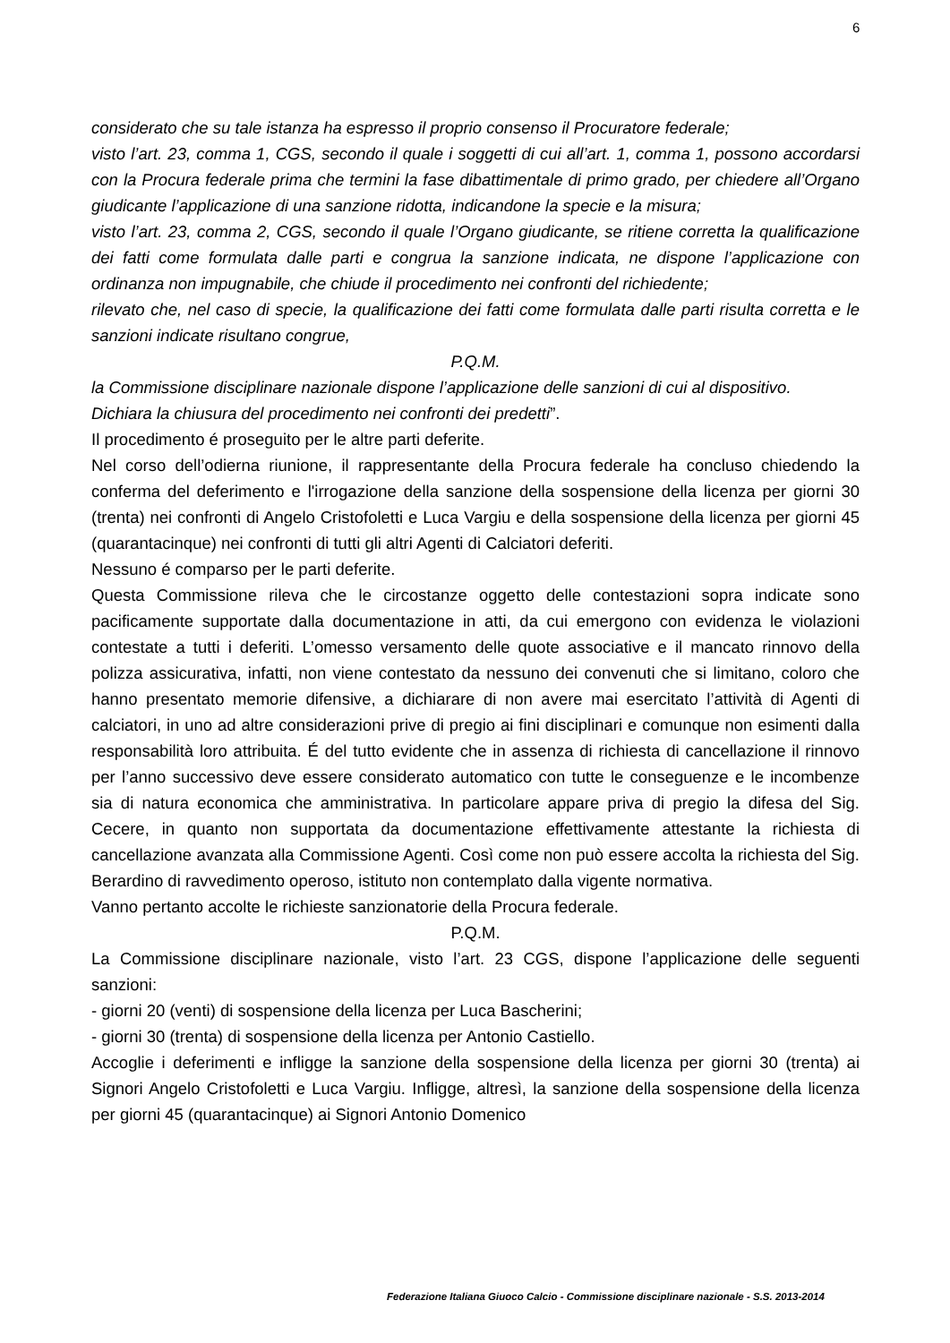6
considerato che su tale istanza ha espresso il proprio consenso il Procuratore federale;
visto l’art. 23, comma 1, CGS, secondo il quale i soggetti di cui all’art. 1, comma 1, possono accordarsi con la Procura federale prima che termini la fase dibattimentale di primo grado, per chiedere all’Organo giudicante l’applicazione di una sanzione ridotta, indicandone la specie e la misura;
visto l’art. 23, comma 2, CGS, secondo il quale l’Organo giudicante, se ritiene corretta la qualificazione dei fatti come formulata dalle parti e congrua la sanzione indicata, ne dispone l’applicazione con ordinanza non impugnabile, che chiude il procedimento nei confronti del richiedente;
rilevato che, nel caso di specie, la qualificazione dei fatti come formulata dalle parti risulta corretta e le sanzioni indicate risultano congrue,
P.Q.M.
la Commissione disciplinare nazionale dispone l’applicazione delle sanzioni di cui al dispositivo.
Dichiara la chiusura del procedimento nei confronti dei predetti”.
Il procedimento é proseguito per le altre parti deferite.
Nel corso dell’odierna riunione, il rappresentante della Procura federale ha concluso chiedendo la conferma del deferimento e l'irrogazione della sanzione della sospensione della licenza per giorni 30 (trenta) nei confronti di Angelo Cristofoletti e Luca Vargiu e della sospensione della licenza per giorni 45 (quarantacinque) nei confronti di tutti gli altri Agenti di Calciatori deferiti.
Nessuno é comparso per le parti deferite.
Questa Commissione rileva che le circostanze oggetto delle contestazioni sopra indicate sono pacificamente supportate dalla documentazione in atti, da cui emergono con evidenza le violazioni contestate a tutti i deferiti. L’omesso versamento delle quote associative e il mancato rinnovo della polizza assicurativa, infatti, non viene contestato da nessuno dei convenuti che si limitano, coloro che hanno presentato memorie difensive, a dichiarare di non avere mai esercitato l’attività di Agenti di calciatori, in uno ad altre considerazioni prive di pregio ai fini disciplinari e comunque non esimenti dalla responsabilità loro attribuita. É del tutto evidente che in assenza di richiesta di cancellazione il rinnovo per l’anno successivo deve essere considerato automatico con tutte le conseguenze e le incombenze sia di natura economica che amministrativa. In particolare appare priva di pregio la difesa del Sig. Cecere, in quanto non supportata da documentazione effettivamente attestante la richiesta di cancellazione avanzata alla Commissione Agenti. Così come non può essere accolta la richiesta del Sig. Berardino di ravvedimento operoso, istituto non contemplato dalla vigente normativa.
Vanno pertanto accolte le richieste sanzionatorie della Procura federale.
P.Q.M.
La Commissione disciplinare nazionale, visto l’art. 23 CGS, dispone l’applicazione delle seguenti sanzioni:
- giorni 20 (venti) di sospensione della licenza per Luca Bascherini;
- giorni 30 (trenta) di sospensione della licenza per Antonio Castiello.
Accoglie i deferimenti e infligge la sanzione della sospensione della licenza per giorni 30 (trenta) ai Signori Angelo Cristofoletti e Luca Vargiu. Infligge, altresì, la sanzione della sospensione della licenza per giorni 45 (quarantacinque) ai Signori Antonio Domenico
Federazione Italiana Giuoco Calcio - Commissione disciplinare nazionale - S.S. 2013-2014